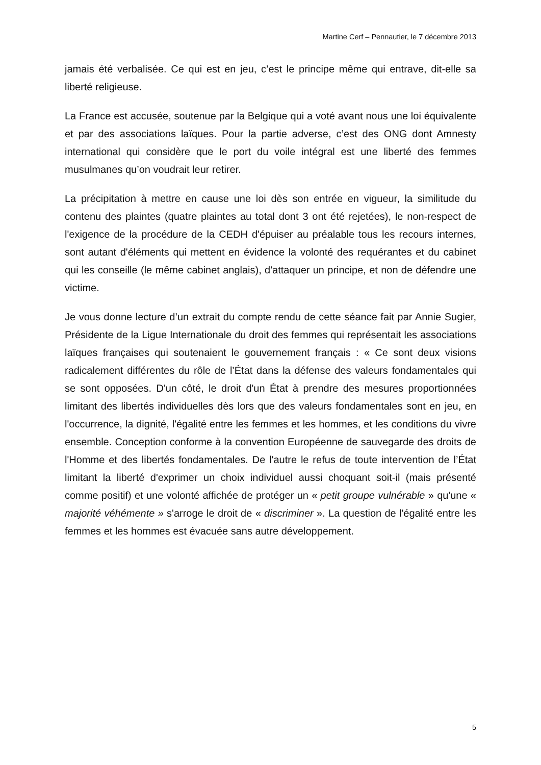Martine Cerf – Pennautier, le 7 décembre 2013
jamais été verbalisée. Ce qui est en jeu, c’est le principe même qui entrave, dit-elle sa liberté religieuse.
La France est accusée, soutenue par la Belgique qui a voté avant nous une loi équivalente et par des associations laïques. Pour la partie adverse, c’est des ONG dont Amnesty international qui considère que le port du voile intégral est une liberté des femmes musulmanes qu’on voudrait leur retirer.
La précipitation à mettre en cause une loi dès son entrée en vigueur, la similitude du contenu des plaintes (quatre plaintes au total dont 3 ont été rejetées), le non-respect de l'exigence de la procédure de la CEDH d'épuiser au préalable tous les recours internes, sont autant d'éléments qui mettent en évidence la volonté des requérantes et du cabinet qui les conseille (le même cabinet anglais), d'attaquer un principe, et non de défendre une victime.
Je vous donne lecture d’un extrait du compte rendu de cette séance fait par Annie Sugier, Présidente de la Ligue Internationale du droit des femmes qui représentait les associations laïques françaises qui soutenaient le gouvernement français : « Ce sont deux visions radicalement différentes du rôle de l’État dans la défense des valeurs fondamentales qui se sont opposées. D'un côté, le droit d'un État à prendre des mesures proportionnées limitant des libertés individuelles dès lors que des valeurs fondamentales sont en jeu, en l'occurrence, la dignité, l'égalité entre les femmes et les hommes, et les conditions du vivre ensemble. Conception conforme à la convention Européenne de sauvegarde des droits de l'Homme et des libertés fondamentales. De l'autre le refus de toute intervention de l’État limitant la liberté d'exprimer un choix individuel aussi choquant soit-il (mais présenté comme positif) et une volonté affichée de protéger un « petit groupe vulnérable » qu'une « majorité véhémente » s'arroge le droit de « discriminer ». La question de l'égalité entre les femmes et les hommes est évacuée sans autre développement.
5